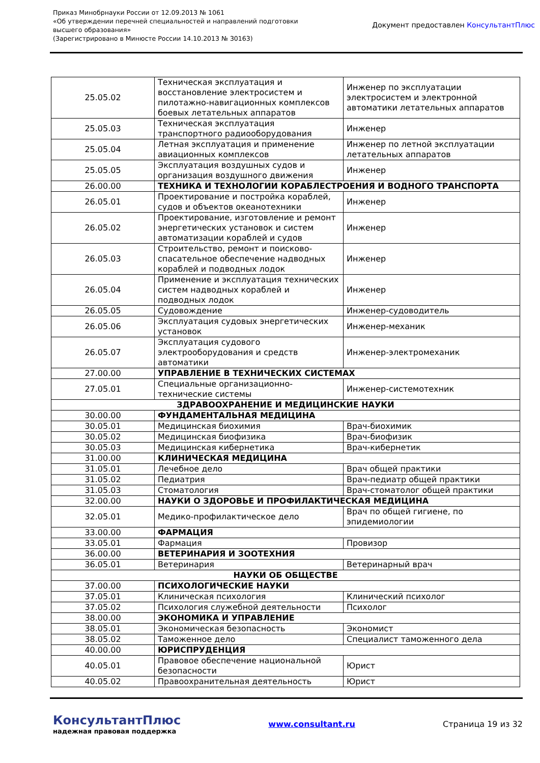Приказ Минобрнауки России от 12.09.2013 № 1061
«Об утверждении перечней специальностей и направлений подготовки
высшего образования»
(Зарегистрировано в Минюсте России 14.10.2013 № 30163)
Документ предоставлен КонсультантПлюс
| 25.05.02 | Техническая эксплуатация и восстановление электросистем и пилотажно-навигационных комплексов боевых летательных аппаратов | Инженер по эксплуатации электросистем и электронной автоматики летательных аппаратов |
| 25.05.03 | Техническая эксплуатация транспортного радиооборудования | Инженер |
| 25.05.04 | Летная эксплуатация и применение авиационных комплексов | Инженер по летной эксплуатации летательных аппаратов |
| 25.05.05 | Эксплуатация воздушных судов и организация воздушного движения | Инженер |
| 26.00.00 | ТЕХНИКА И ТЕХНОЛОГИИ КОРАБЛЕСТРОЕНИЯ И ВОДНОГО ТРАНСПОРТА | |
| 26.05.01 | Проектирование и постройка кораблей, судов и объектов океанотехники | Инженер |
| 26.05.02 | Проектирование, изготовление и ремонт энергетических установок и систем автоматизации кораблей и судов | Инженер |
| 26.05.03 | Строительство, ремонт и поисково-спасательное обеспечение надводных кораблей и подводных лодок | Инженер |
| 26.05.04 | Применение и эксплуатация технических систем надводных кораблей и подводных лодок | Инженер |
| 26.05.05 | Судовождение | Инженер-судоводитель |
| 26.05.06 | Эксплуатация судовых энергетических установок | Инженер-механик |
| 26.05.07 | Эксплуатация судового электрооборудования и средств автоматики | Инженер-электромеханик |
| 27.00.00 | УПРАВЛЕНИЕ В ТЕХНИЧЕСКИХ СИСТЕМАХ | |
| 27.05.01 | Специальные организационно-технические системы | Инженер-системотехник |
| ЗДРАВООХРАНЕНИЕ И МЕДИЦИНСКИЕ НАУКИ | | |
| 30.00.00 | ФУНДАМЕНТАЛЬНАЯ МЕДИЦИНА | |
| 30.05.01 | Медицинская биохимия | Врач-биохимик |
| 30.05.02 | Медицинская биофизика | Врач-биофизик |
| 30.05.03 | Медицинская кибернетика | Врач-кибернетик |
| 31.00.00 | КЛИНИЧЕСКАЯ МЕДИЦИНА | |
| 31.05.01 | Лечебное дело | Врач общей практики |
| 31.05.02 | Педиатрия | Врач-педиатр общей практики |
| 31.05.03 | Стоматология | Врач-стоматолог общей практики |
| 32.00.00 | НАУКИ О ЗДОРОВЬЕ И ПРОФИЛАКТИЧЕСКАЯ МЕДИЦИНА | |
| 32.05.01 | Медико-профилактическое дело | Врач по общей гигиене, по эпидемиологии |
| 33.00.00 | ФАРМАЦИЯ | |
| 33.05.01 | Фармация | Провизор |
| 36.00.00 | ВЕТЕРИНАРИЯ И ЗООТЕХНИЯ | |
| 36.05.01 | Ветеринария | Ветеринарный врач |
| НАУКИ ОБ ОБЩЕСТВЕ | | |
| 37.00.00 | ПСИХОЛОГИЧЕСКИЕ НАУКИ | |
| 37.05.01 | Клиническая психология | Клинический психолог |
| 37.05.02 | Психология служебной деятельности | Психолог |
| 38.00.00 | ЭКОНОМИКА И УПРАВЛЕНИЕ | |
| 38.05.01 | Экономическая безопасность | Экономист |
| 38.05.02 | Таможенное дело | Специалист таможенного дела |
| 40.00.00 | ЮРИСПРУДЕНЦИЯ | |
| 40.05.01 | Правовое обеспечение национальной безопасности | Юрист |
| 40.05.02 | Правоохранительная деятельность | Юрист |
КонсультантПлюс
надежная правовая поддержка
www.consultant.ru Страница 19 из 32